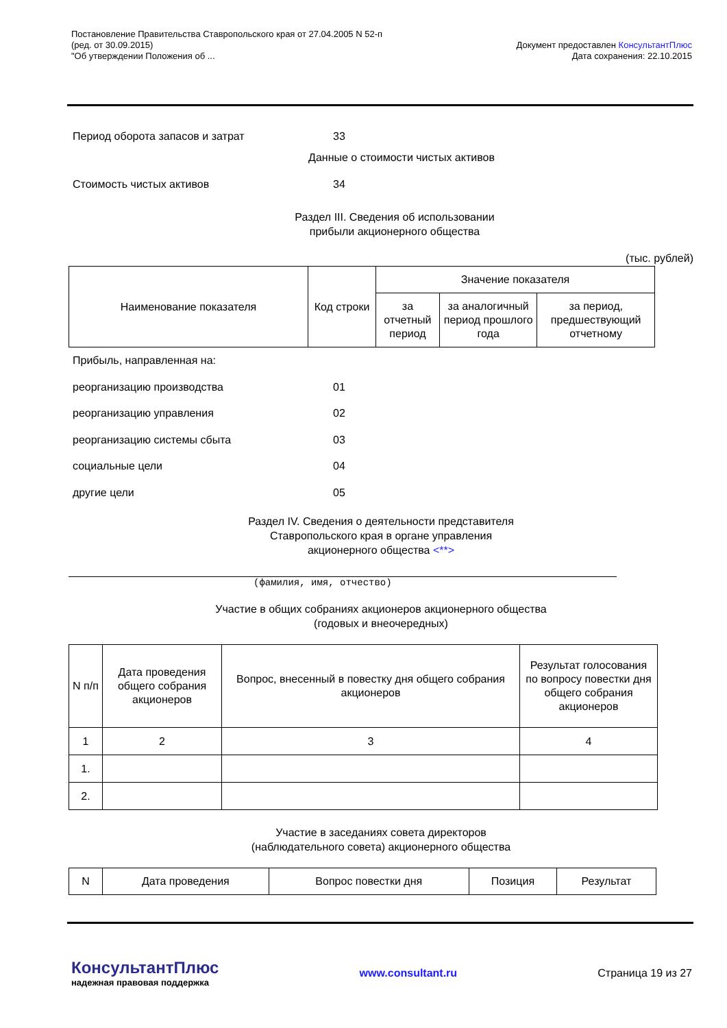Постановление Правительства Ставропольского края от 27.04.2005 N 52-п
(ред. от 30.09.2015)
"Об утверждении Положения об ...
Документ предоставлен КонсультантПлюс
Дата сохранения: 22.10.2015
Период оборота запасов и затрат 33
Данные о стоимости чистых активов
Стоимость чистых активов 34
Раздел III. Сведения об использовании
прибыли акционерного общества
(тыс. рублей)
| Наименование показателя | Код строки | Значение показателя | | |
| --- | --- | --- | --- | --- |
| | | за отчетный период | за аналогичный период прошлого года | за период, предшествующий отчетному |
Прибыль, направленная на:
реорганизацию производства 01
реорганизацию управления 02
реорганизацию системы сбыта 03
социальные цели 04
другие цели 05
Раздел IV. Сведения о деятельности представителя
Ставропольского края в органе управления
акционерного общества <**>
(фамилия, имя, отчество)
Участие в общих собраниях акционеров акционерного общества
(годовых и внеочередных)
| N п/п | Дата проведения общего собрания акционеров | Вопрос, внесенный в повестку дня общего собрания акционеров | Результат голосования по вопросу повестки дня общего собрания акционеров |
| --- | --- | --- | --- |
| 1 | 2 | 3 | 4 |
| 1. | | | |
| 2. | | | |
Участие в заседаниях совета директоров
(наблюдательного совета) акционерного общества
| N | Дата проведения | Вопрос повестки дня | Позиция | Результат |
КонсультантПлюс
надежная правовая поддержка
www.consultant.ru Страница 19 из 27